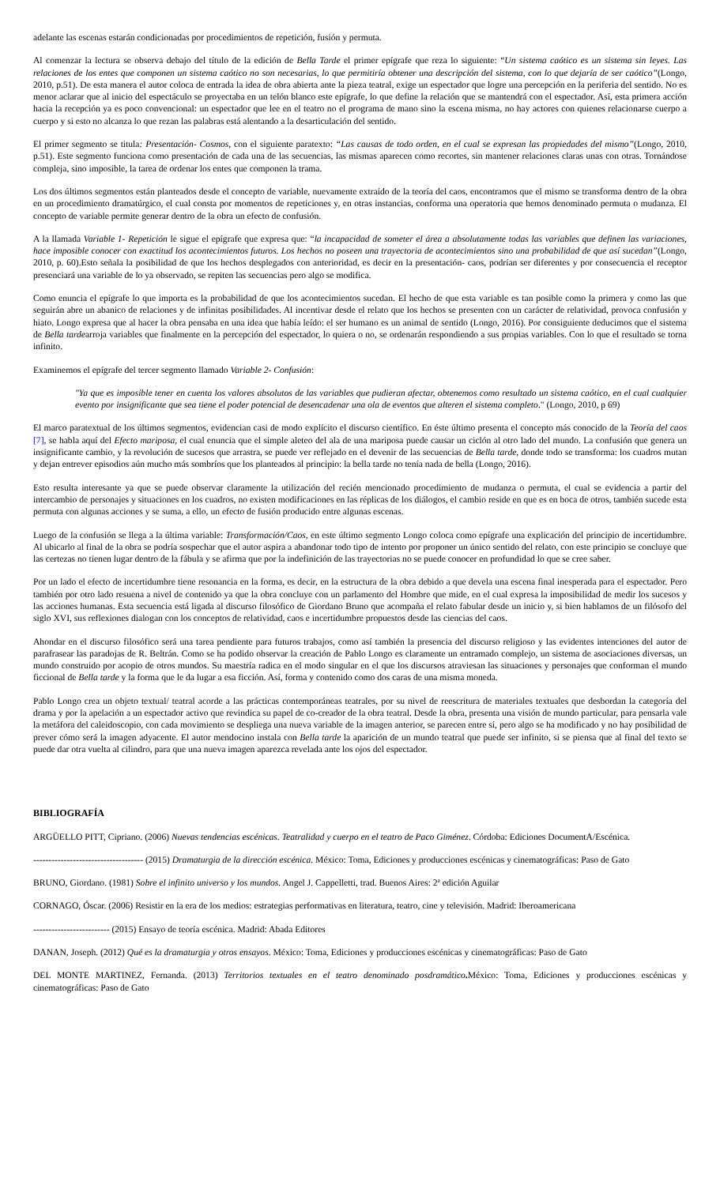adelante las escenas estarán condicionadas por procedimientos de repetición, fusión y permuta.
Al comenzar la lectura se observa debajo del título de la edición de Bella Tarde el primer epígrafe que reza lo siguiente: “Un sistema caótico es un sistema sin leyes. Las relaciones de los entes que componen un sistema caótico no son necesarias, lo que permitiría obtener una descripción del sistema, con lo que dejaría de ser caótico”(Longo, 2010, p.51). De esta manera el autor coloca de entrada la idea de obra abierta ante la pieza teatral, exige un espectador que logre una percepción en la periferia del sentido. No es menor aclarar que al inicio del espectáculo se proyectaba en un telón blanco este epígrafe, lo que define la relación que se mantendrá con el espectador. Así, esta primera acción hacia la recepción ya es poco convencional: un espectador que lee en el teatro no el programa de mano sino la escena misma, no hay actores con quienes relacionarse cuerpo a cuerpo y si esto no alcanza lo que rezan las palabras está alentando a la desarticulación del sentido.
El primer segmento se titula: Presentación- Cosmos, con el siguiente paratexto: “Las causas de todo orden, en el cual se expresan las propiedades del mismo”(Longo, 2010, p.51). Este segmento funciona como presentación de cada una de las secuencias, las mismas aparecen como recortes, sin mantener relaciones claras unas con otras. Tornándose compleja, sino imposible, la tarea de ordenar los entes que componen la trama.
Los dos últimos segmentos están planteados desde el concepto de variable, nuevamente extraído de la teoría del caos, encontramos que el mismo se transforma dentro de la obra en un procedimiento dramatúrgico, el cual consta por momentos de repeticiones y, en otras instancias, conforma una operatoria que hemos denominado permuta o mudanza. El concepto de variable permite generar dentro de la obra un efecto de confusión.
A la llamada Variable 1- Repetición le sigue el epígrafe que expresa que: “la incapacidad de someter el área a absolutamente todas las variables que definen las variaciones, hace imposible conocer con exactitud los acontecimientos futuros. Los hechos no poseen una trayectoria de acontecimientos sino una probabilidad de que así sucedan”(Longo, 2010, p. 60).Esto señala la posibilidad de que los hechos desplegados con anterioridad, es decir en la presentación- caos, podrían ser diferentes y por consecuencia el receptor presenciará una variable de lo ya observado, se repiten las secuencias pero algo se modifica.
Como enuncia el epígrafe lo que importa es la probabilidad de que los acontecimientos sucedan. El hecho de que esta variable es tan posible como la primera y como las que seguirán abre un abanico de relaciones y de infinitas posibilidades. Al incentivar desde el relato que los hechos se presenten con un carácter de relatividad, provoca confusión y hiato. Longo expresa que al hacer la obra pensaba en una idea que había leído: el ser humano es un animal de sentido (Longo, 2016). Por consiguiente deducimos que el sistema de Bella tardearroja variables que finalmente en la percepción del espectador, lo quiera o no, se ordenarán respondiendo a sus propias variables. Con lo que el resultado se torna infinito.
Examinemos el epígrafe del tercer segmento llamado Variable 2- Confusión:
"Ya que es imposible tener en cuenta los valores absolutos de las variables que pudieran afectar, obtenemos como resultado un sistema caótico, en el cual cualquier evento por insignificante que sea tiene el poder potencial de desencadenar una ola de eventos que alteren el sistema completo." (Longo, 2010, p 69)
El marco paratextual de los últimos segmentos, evidencian casi de modo explícito el discurso científico. En éste último presenta el concepto más conocido de la Teoría del caos [7], se habla aquí del Efecto mariposa, el cual enuncia que el simple aleteo del ala de una mariposa puede causar un ciclón al otro lado del mundo. La confusión que genera un insignificante cambio, y la revolución de sucesos que arrastra, se puede ver reflejado en el devenir de las secuencias de Bella tarde, donde todo se transforma: los cuadros mutan y dejan entrever episodios aún mucho más sombríos que los planteados al principio: la bella tarde no tenía nada de bella (Longo, 2016).
Esto resulta interesante ya que se puede observar claramente la utilización del recién mencionado procedimiento de mudanza o permuta, el cual se evidencia a partir del intercambio de personajes y situaciones en los cuadros, no existen modificaciones en las réplicas de los diálogos, el cambio reside en que es en boca de otros, también sucede esta permuta con algunas acciones y se suma, a ello, un efecto de fusión producido entre algunas escenas.
Luego de la confusión se llega a la última variable: Transformación/Caos, en este último segmento Longo coloca como epígrafe una explicación del principio de incertidumbre. Al ubicarlo al final de la obra se podría sospechar que el autor aspira a abandonar todo tipo de intento por proponer un único sentido del relato, con este principio se concluye que las certezas no tienen lugar dentro de la fábula y se afirma que por la indefinición de las trayectorias no se puede conocer en profundidad lo que se cree saber.
Por un lado el efecto de incertidumbre tiene resonancia en la forma, es decir, en la estructura de la obra debido a que devela una escena final inesperada para el espectador. Pero también por otro lado resuena a nivel de contenido ya que la obra concluye con un parlamento del Hombre que mide, en el cual expresa la imposibilidad de medir los sucesos y las acciones humanas. Esta secuencia está ligada al discurso filosófico de Giordano Bruno que acompaña el relato fabular desde un inicio y, si bien hablamos de un filósofo del siglo XVI, sus reflexiones dialogan con los conceptos de relatividad, caos e incertidumbre propuestos desde las ciencias del caos.
Ahondar en el discurso filosófico será una tarea pendiente para futuros trabajos, como así también la presencia del discurso religioso y las evidentes intenciones del autor de parafrasear las paradojas de R. Beltrán. Como se ha podido observar la creación de Pablo Longo es claramente un entramado complejo, un sistema de asociaciones diversas, un mundo construido por acopio de otros mundos. Su maestría radica en el modo singular en el que los discursos atraviesan las situaciones y personajes que conforman el mundo ficcional de Bella tarde y la forma que le da lugar a esa ficción. Así, forma y contenido como dos caras de una misma moneda.
Pablo Longo crea un objeto textual/ teatral acorde a las prácticas contemporáneas teatrales, por su nivel de reescritura de materiales textuales que desbordan la categoría del drama y por la apelación a un espectador activo que revindica su papel de co-creador de la obra teatral. Desde la obra, presenta una visión de mundo particular, para pensarla vale la metáfora del caleidoscopio, con cada movimiento se despliega una nueva variable de la imagen anterior, se parecen entre sí, pero algo se ha modificado y no hay posibilidad de prever cómo será la imagen adyacente. El autor mendocino instala con Bella tarde la aparición de un mundo teatral que puede ser infinito, si se piensa que al final del texto se puede dar otra vuelta al cilindro, para que una nueva imagen aparezca revelada ante los ojos del espectador.
BIBLIOGRAFÍA
ARGÜELLO PITT, Cipriano. (2006) Nuevas tendencias escénicas. Teatralidad y cuerpo en el teatro de Paco Giménez. Córdoba: Ediciones DocumentA/Escénica.
------------------------------------ (2015) Dramaturgia de la dirección escénica. México: Toma, Ediciones y producciones escénicas y cinematográficas: Paso de Gato
BRUNO, Giordano. (1981) Sobre el infinito universo y los mundos. Angel J. Cappelletti, trad. Buenos Aires: 2ª edición Aguilar
CORNAGO, Óscar. (2006) Resistir en la era de los medios: estrategias performativas en literatura, teatro, cine y televisión. Madrid: Iberoamericana
------------------------- (2015) Ensayo de teoría escénica. Madrid: Abada Editores
DANAN, Joseph. (2012) Qué es la dramaturgia y otros ensayos. México: Toma, Ediciones y producciones escénicas y cinematográficas: Paso de Gato
DEL MONTE MARTINEZ, Fernanda. (2013) Territorios textuales en el teatro denominado posdramático. México: Toma, Ediciones y producciones escénicas y cinematográficas: Paso de Gato